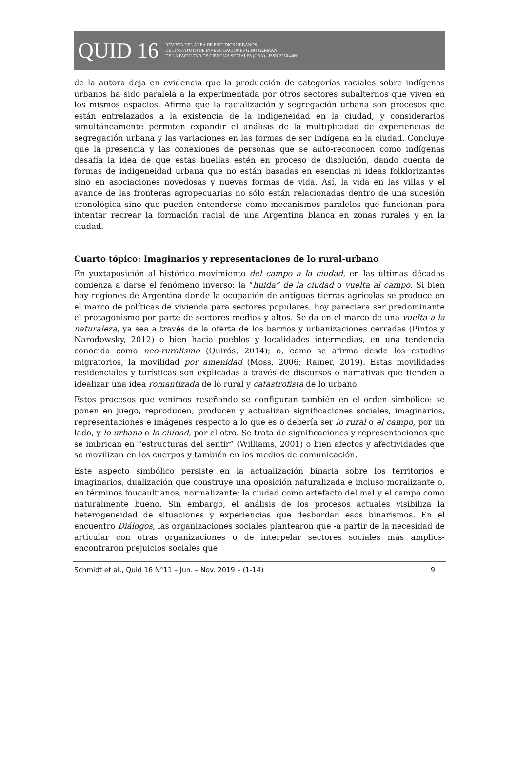QUID 16
REVISTA DEL ÁREA DE ESTUDIOS URBANOS
DEL INSTITUTO DE INVESTIGACIONES GINO GERMANI
DE LA FACULTAD DE CIENCIAS SOCIALES (UBA) - ISSN 2250-4060
de la autora deja en evidencia que la producción de categorías raciales sobre indígenas urbanos ha sido paralela a la experimentada por otros sectores subalternos que viven en los mismos espacios. Afirma que la racialización y segregación urbana son procesos que están entrelazados a la existencia de la indigeneidad en la ciudad, y considerarlos simultáneamente permiten expandir el análisis de la multiplicidad de experiencias de segregación urbana y las variaciones en las formas de ser indígena en la ciudad. Concluye que la presencia y las conexiones de personas que se auto-reconocen como indígenas desafía la idea de que estas huellas estén en proceso de disolución, dando cuenta de formas de indigeneidad urbana que no están basadas en esencias ni ideas folklorizantes sino en asociaciones novedosas y nuevas formas de vida. Así, la vida en las villas y el avance de las fronteras agropecuarias no sólo están relacionadas dentro de una sucesión cronológica sino que pueden entenderse como mecanismos paralelos que funcionan para intentar recrear la formación racial de una Argentina blanca en zonas rurales y en la ciudad.
Cuarto tópico: Imaginarios y representaciones de lo rural-urbano
En yuxtaposición al histórico movimiento del campo a la ciudad, en las últimas décadas comienza a darse el fenómeno inverso: la “huida” de la ciudad o vuelta al campo. Si bien hay regiones de Argentina donde la ocupación de antiguas tierras agrícolas se produce en el marco de políticas de vivienda para sectores populares, hoy pareciera ser predominante el protagonismo por parte de sectores medios y altos. Se da en el marco de una vuelta a la naturaleza, ya sea a través de la oferta de los barrios y urbanizaciones cerradas (Pintos y Narodowsky, 2012) o bien hacia pueblos y localidades intermedias, en una tendencia conocida como neo-ruralismo (Quirós, 2014); o, como se afirma desde los estudios migratorios, la movilidad por amenidad (Moss, 2006; Rainer, 2019). Estas movilidades residenciales y turísticas son explicadas a través de discursos o narrativas que tienden a idealizar una idea romantizada de lo rural y catastrofista de lo urbano.
Estos procesos que venimos reseñando se configuran también en el orden simbólico: se ponen en juego, reproducen, producen y actualizan significaciones sociales, imaginarios, representaciones e imágenes respecto a lo que es o debería ser lo rural o el campo, por un lado, y lo urbano o la ciudad, por el otro. Se trata de significaciones y representaciones que se imbrican en “estructuras del sentir” (Williams, 2001) o bien afectos y afectividades que se movilizan en los cuerpos y también en los medios de comunicación.
Este aspecto simbólico persiste en la actualización binaria sobre los territorios e imaginarios, dualización que construye una oposición naturalizada e incluso moralizante o, en términos foucaultianos, normalizante: la ciudad como artefacto del mal y el campo como naturalmente bueno. Sin embargo, el análisis de los procesos actuales visibiliza la heterogeneidad de situaciones y experiencias que desbordan esos binarismos. En el encuentro Diálogos, las organizaciones sociales plantearon que -a partir de la necesidad de articular con otras organizaciones o de interpelar sectores sociales más amplios- encontraron prejuicios sociales que
Schmidt et al., Quid 16 N°11 – Jun. – Nov. 2019 – (1-14) 9